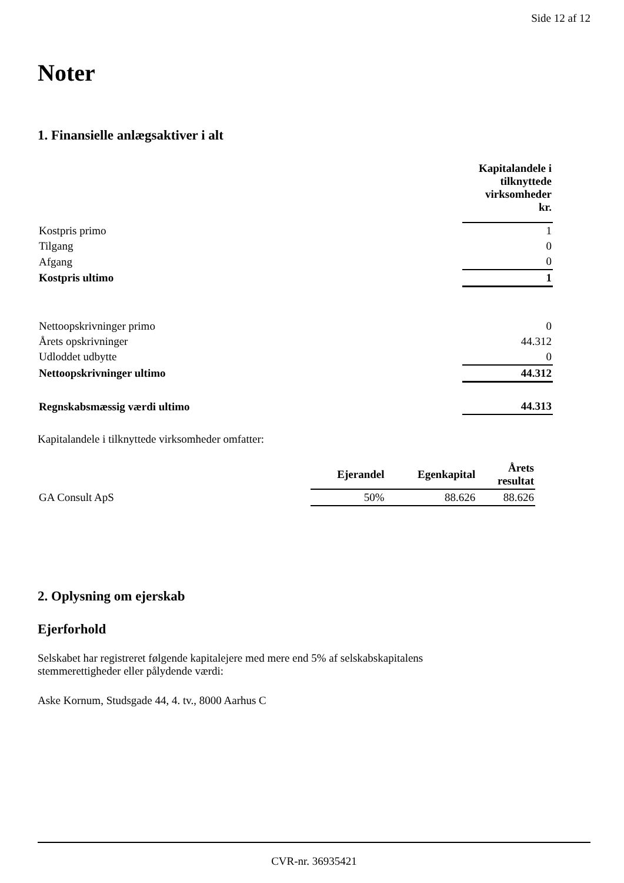Side 12 af 12
Noter
1. Finansielle anlægsaktiver i alt
| | Kapitalandele i tilknyttede virksomheder kr. |
| Kostpris primo | 1 |
| Tilgang | 0 |
| Afgang | 0 |
| Kostpris ultimo | 1 |
| Nettoopskrivninger primo | 0 |
| Årets opskrivninger | 44.312 |
| Udloddet udbytte | 0 |
| Nettoopskrivninger ultimo | 44.312 |
| Regnskabsmæssig værdi ultimo | 44.313 |
Kapitalandele i tilknyttede virksomheder omfatter:
| | Ejerandel | Egenkapital | Årets resultat |
| --- | --- | --- | --- |
| GA Consult ApS | 50% | 88.626 | 88.626 |
2. Oplysning om ejerskab
Ejerforhold
Selskabet har registreret følgende kapitalejere med mere end 5% af selskabskapitalens
stemmerettigheder eller pålydende værdi:
Aske Kornum, Studsgade 44, 4. tv., 8000 Aarhus C
CVR-nr. 36935421